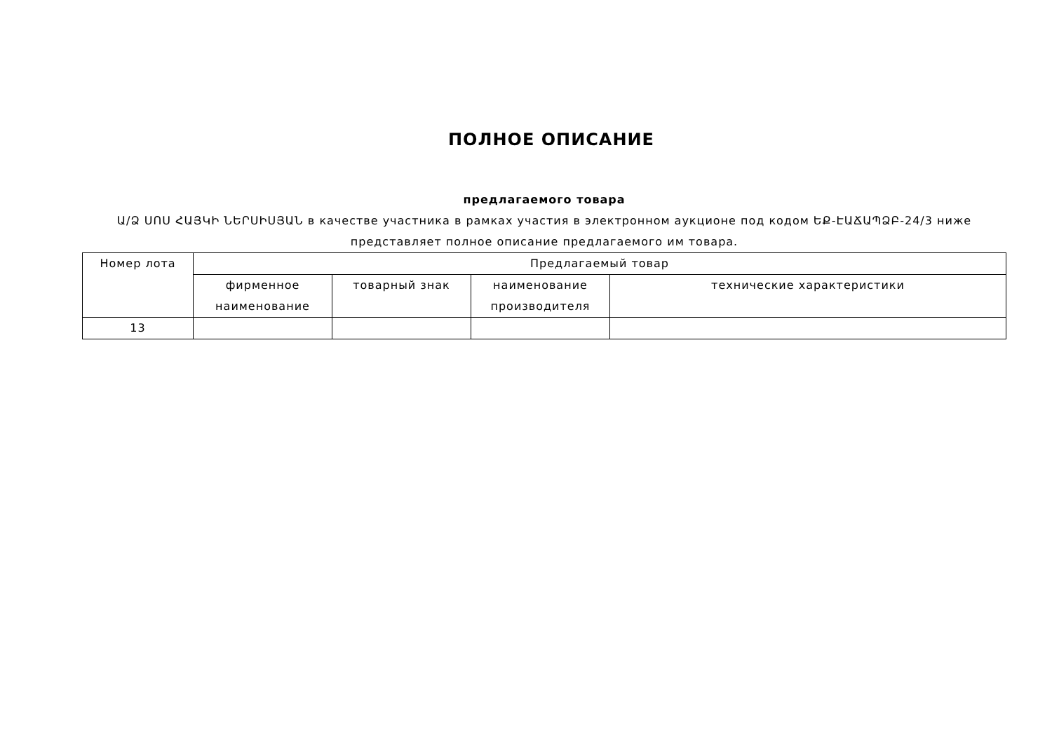ПОЛНОЕ ОПИСАНИЕ
предлагаемого товара
Ա/Ձ ՍՈՍ ՀԱՅԿԻ ՆԵՐՍԻՍՅԱՆ в качестве участника в рамках участия в электронном аукционе под кодом ԵՔ-ԷԱՃԱՊՁԲ-24/3 ниже представляет полное описание предлагаемого им товара.
| Номер лота | Предлагаемый товар | | | |
| --- | --- | --- | --- | --- |
| | фирменное наименование | товарный знак | наименование производителя | технические характеристики |
| 13 | | | | |